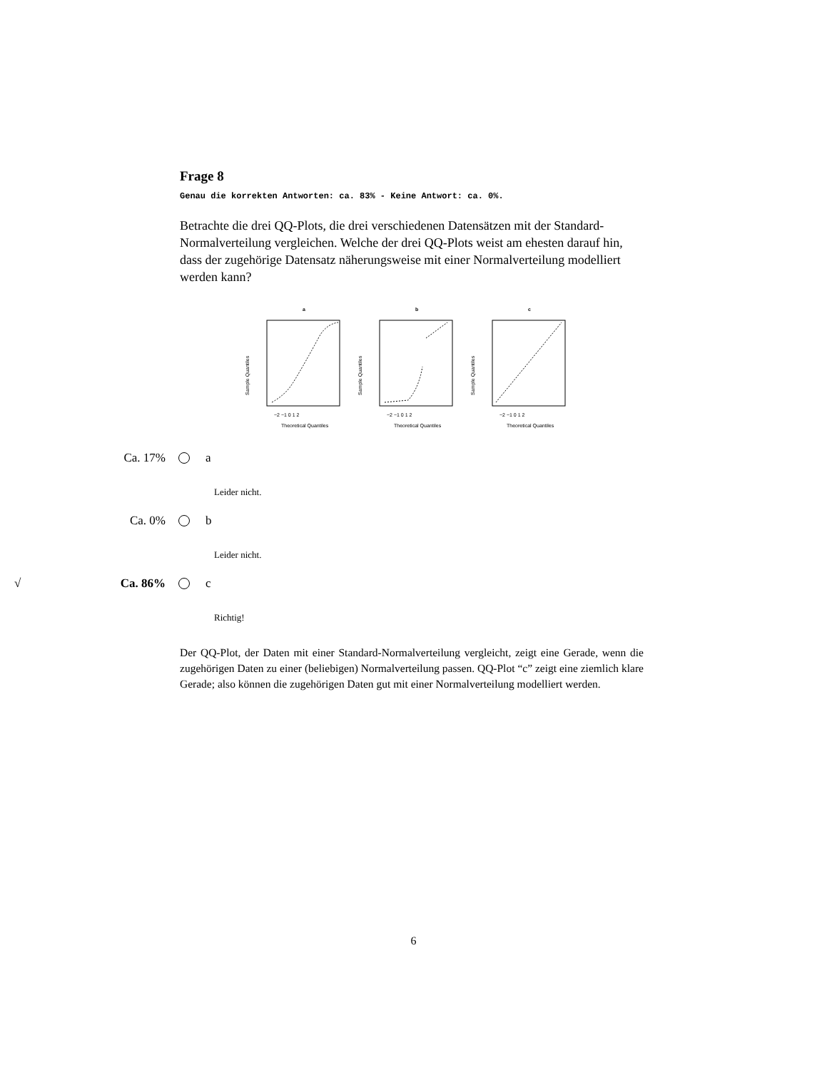Frage 8
Genau die korrekten Antworten: ca. 83% - Keine Antwort: ca. 0%.
Betrachte die drei QQ-Plots, die drei verschiedenen Datensätzen mit der Standard-Normalverteilung vergleichen. Welche der drei QQ-Plots weist am ehesten darauf hin, dass der zugehörige Datensatz näherungsweise mit einer Normalverteilung modelliert werden kann?
a
−2 −1 0 1 2
Theoretical Quantiles
Sample Quantiles
b
−2 −1 0 1 2
Theoretical Quantiles
Sample Quantiles
c
−2 −1 0 1 2
Theoretical Quantiles
Sample Quantiles
Ca. 17% a
Leider nicht.
Ca. 0% b
Leider nicht.
√ Ca. 86% c
Richtig!
Der QQ-Plot, der Daten mit einer Standard-Normalverteilung vergleicht, zeigt eine Gerade, wenn die zugehörigen Daten zu einer (beliebigen) Normalverteilung passen. QQ-Plot “c” zeigt eine ziemlich klare Gerade; also können die zugehörigen Daten gut mit einer Normalverteilung modelliert werden.
6